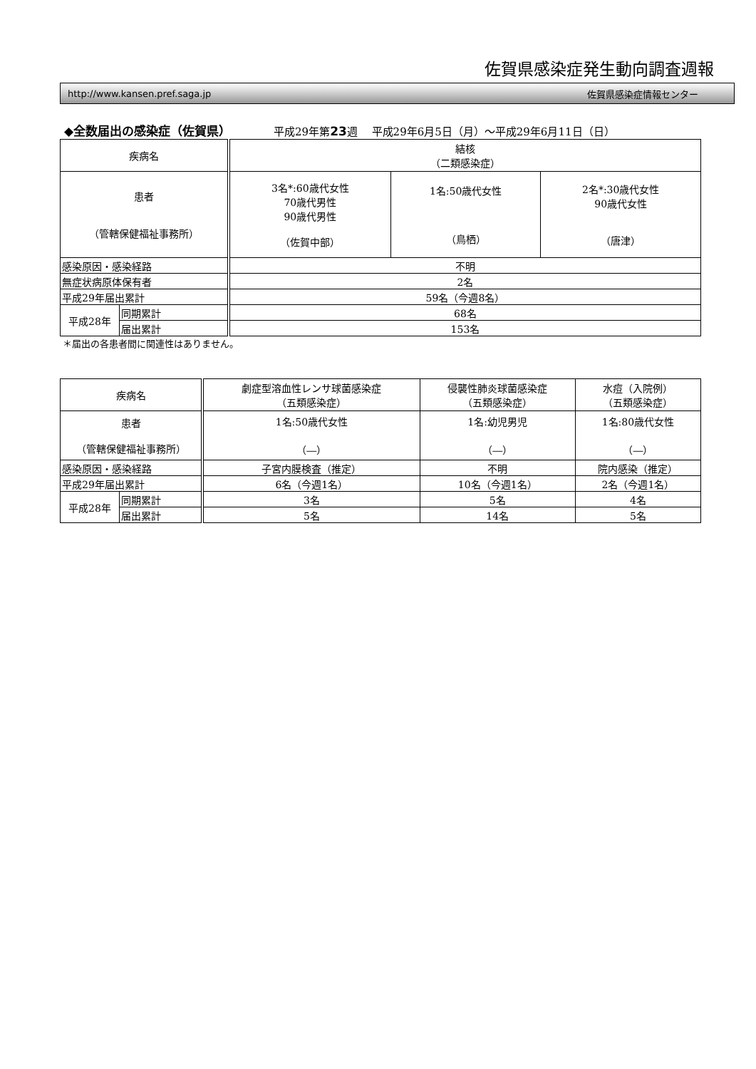佐賀県感染症発生動向調査週報
http://www.kansen.pref.saga.jp 佐賀県感染症情報センター
◆全数届出の感染症（佐賀県） 平成29年第23 週　 平成29年6月5日（月）～平成29年6月11日（日）
| 疾病名 | | 結核 （二類感染症） | | |
| 患者 （管轄保健福祉事務所） | | 3名*:60歳代女性 70歳代男性 90歳代男性 （佐賀中部） | 1名:50歳代女性 （鳥栖） | 2名*:30歳代女性 90歳代女性 （唐津） |
| 感染原因・感染経路 | | 不明 | | |
| 無症状病原体保有者 | | 2名 | | |
| 平成29年届出累計 | | 59名（今週8名） | | |
| 平成28年 | 同期累計 | 68名 | | |
| | 届出累計 | 153名 | | |
＊届出の各患者間に関連性はありません。
| 疾病名 | | 劇症型溶血性レンサ球菌感染症 （五類感染症） | 侵襲性肺炎球菌感染症 （五類感染症） | 水痘（入院例） （五類感染症） |
| 患者 （管轄保健福祉事務所） | | 1名:50歳代女性 （―） | 1名:幼児男児 （―） | 1名:80歳代女性 （―） |
| 感染原因・感染経路 | | 子宮内膜検査（推定） | 不明 | 院内感染（推定） |
| 平成29年届出累計 | | 6名（今週1名） | 10名（今週1名） | 2名（今週1名） |
| 平成28年 | 同期累計 | 3名 | 5名 | 4名 |
| | 届出累計 | 5名 | 14名 | 5名 |